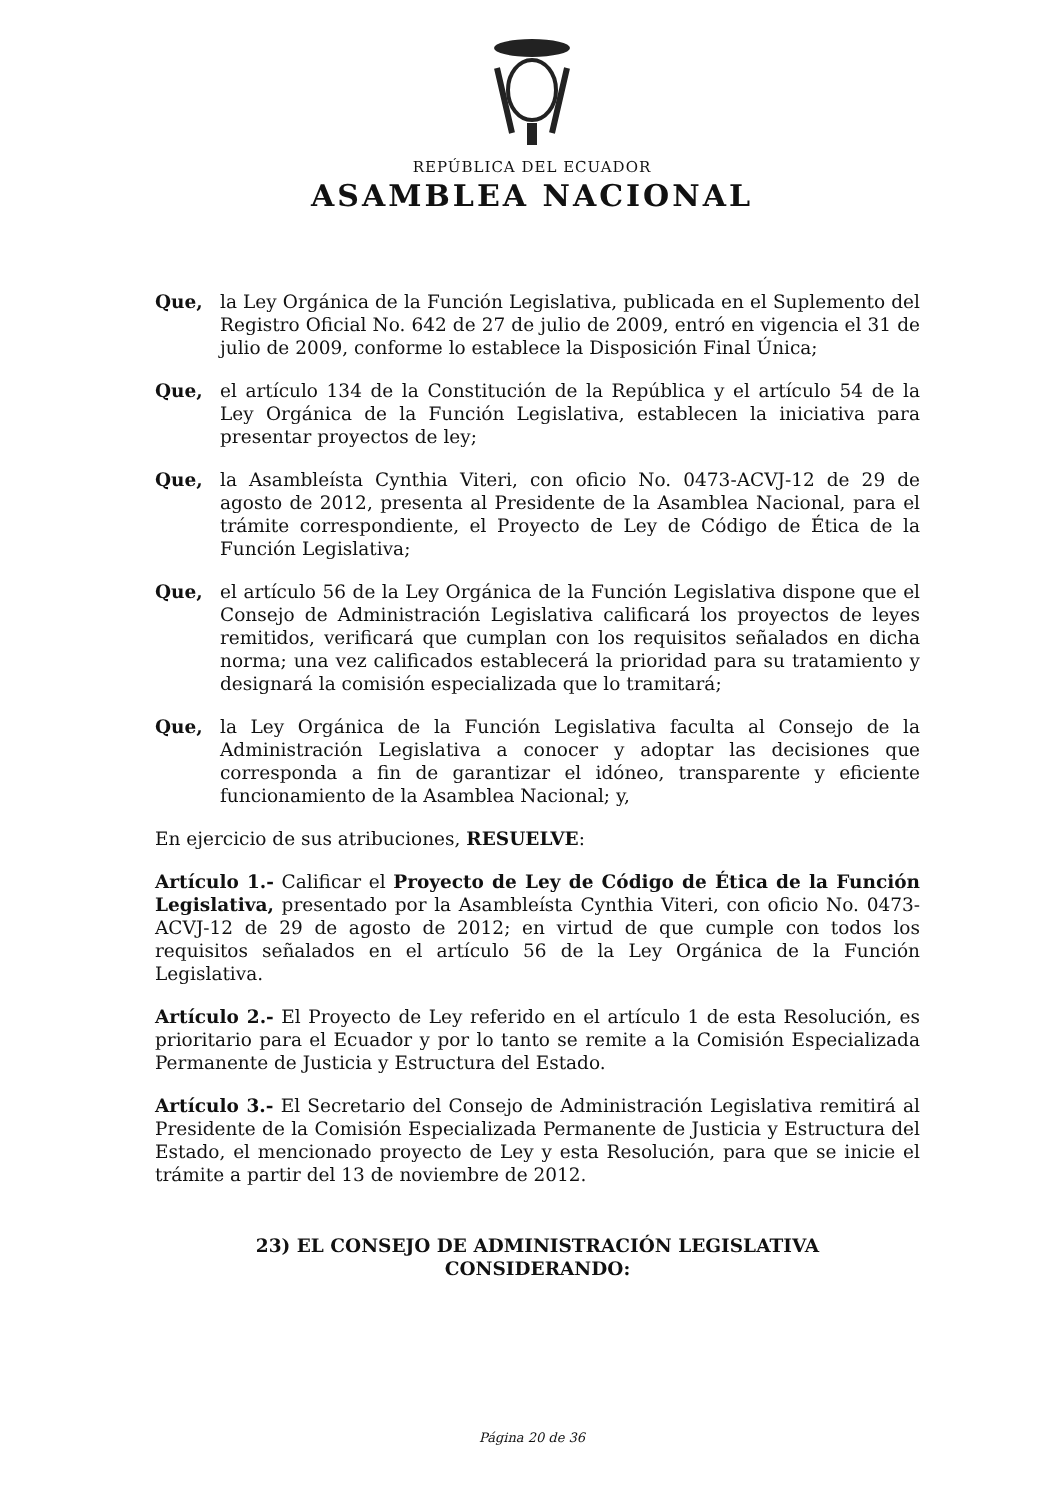REPÚBLICA DEL ECUADOR
ASAMBLEA NACIONAL
Que, la Ley Orgánica de la Función Legislativa, publicada en el Suplemento del Registro Oficial No. 642 de 27 de julio de 2009, entró en vigencia el 31 de julio de 2009, conforme lo establece la Disposición Final Única;
Que, el artículo 134 de la Constitución de la República y el artículo 54 de la Ley Orgánica de la Función Legislativa, establecen la iniciativa para presentar proyectos de ley;
Que, la Asambleísta Cynthia Viteri, con oficio No. 0473-ACVJ-12 de 29 de agosto de 2012, presenta al Presidente de la Asamblea Nacional, para el trámite correspondiente, el Proyecto de Ley de Código de Ética de la Función Legislativa;
Que, el artículo 56 de la Ley Orgánica de la Función Legislativa dispone que el Consejo de Administración Legislativa calificará los proyectos de leyes remitidos, verificará que cumplan con los requisitos señalados en dicha norma; una vez calificados establecerá la prioridad para su tratamiento y designará la comisión especializada que lo tramitará;
Que, la Ley Orgánica de la Función Legislativa faculta al Consejo de la Administración Legislativa a conocer y adoptar las decisiones que corresponda a fin de garantizar el idóneo, transparente y eficiente funcionamiento de la Asamblea Nacional; y,
En ejercicio de sus atribuciones, RESUELVE:
Artículo 1.- Calificar el Proyecto de Ley de Código de Ética de la Función Legislativa, presentado por la Asambleísta Cynthia Viteri, con oficio No. 0473-ACVJ-12 de 29 de agosto de 2012; en virtud de que cumple con todos los requisitos señalados en el artículo 56 de la Ley Orgánica de la Función Legislativa.
Artículo 2.- El Proyecto de Ley referido en el artículo 1 de esta Resolución, es prioritario para el Ecuador y por lo tanto se remite a la Comisión Especializada Permanente de Justicia y Estructura del Estado.
Artículo 3.- El Secretario del Consejo de Administración Legislativa remitirá al Presidente de la Comisión Especializada Permanente de Justicia y Estructura del Estado, el mencionado proyecto de Ley y esta Resolución, para que se inicie el trámite a partir del 13 de noviembre de 2012.
23) EL CONSEJO DE ADMINISTRACIÓN LEGISLATIVA
CONSIDERANDO:
Página 20 de 36